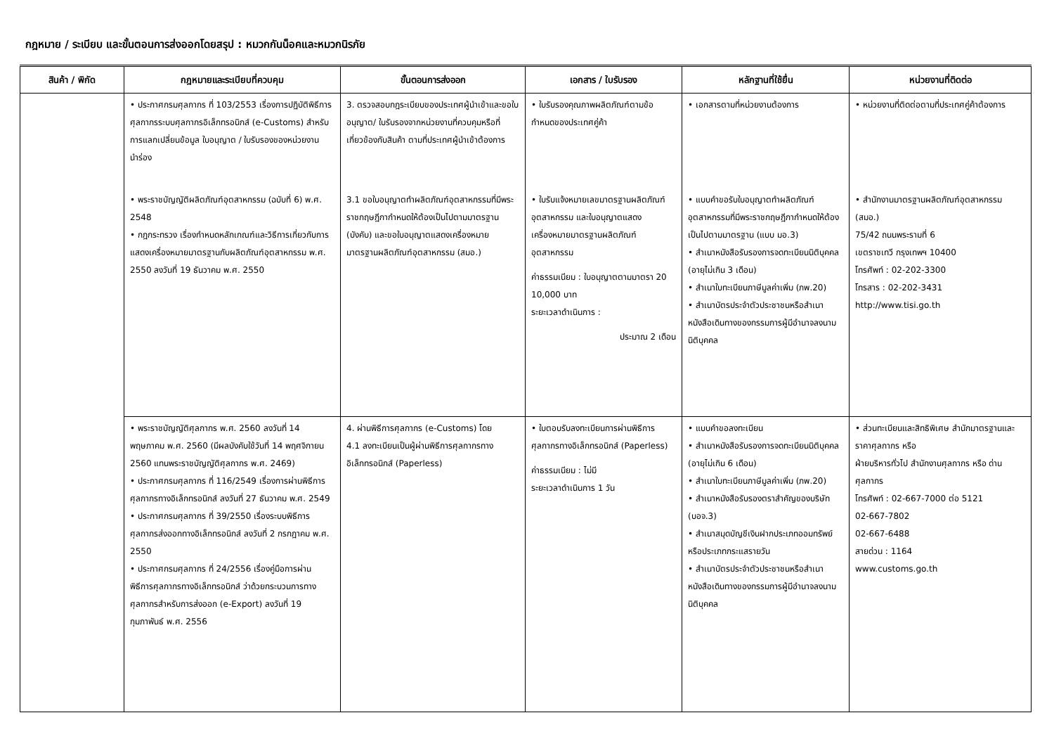กฎหมาย / ระเบียบ และขั้นตอนการส่งออกโดยสรุป : หมวกกันน็อคและหมวกนิรภัย
| สินค้า / พิกัด | กฎหมายและระเบียบที่ควบคุม | ขั้นตอนการส่งออก | เอกสาร / ใบรับรอง | หลักฐานที่ใช้ยื่น | หน่วยงานที่ติดต่อ |
| --- | --- | --- | --- | --- | --- |
| | • ประกาศกรมศุลกากร ที่ 103/2553 เรื่องการปฏิบัติพิธีการศุลกากรระบบศุลกากรอิเล็กทรอนิกส์ (e-Customs) สำหรับการแลกเปลี่ยนข้อมูล ใบอนุญาต / ใบรับรองของหน่วยงานนำร่อง • พระราชบัญญัติผลิตภัณฑ์อุตสาหกรรม (ฉบับที่ 6) พ.ศ. 2548 • กฎกระทรวง เรื่องกำหนดหลักเกณฑ์และวิธีการเกี่ยวกับการแสดงเครื่องหมายมาตรฐานกับผลิตภัณฑ์อุตสาหกรรม พ.ศ. 2550 ลงวันที่ 19 ธันวาคม พ.ศ. 2550 | 3. ตรวจสอบกฎระเบียบของประเทศผู้นำเข้าและขอใบอนุญาต/ ใบรับรองจากหน่วยงานที่ควบคุมหรือที่เกี่ยวข้องกับสินค้า ตามที่ประเทศผู้นำเข้าต้องการ 3.1 ขอใบอนุญาตทำผลิตภัณฑ์อุตสาหกรรมที่มีพระราชกฤษฎีกากำหนดให้ต้องเป็นไปตามมาตรฐาน (บังคับ) และขอใบอนุญาตแสดงเครื่องหมายมาตรฐานผลิตภัณฑ์อุตสาหกรรม (สมอ.) | • ใบรับรองคุณภาพผลิตภัณฑ์ตามข้อกำหนดของประเทศคู่ค้า • ใบรับแจ้งหมายเลขมาตรฐานผลิตภัณฑ์อุตสาหกรรม และใบอนุญาตแสดงเครื่องหมายมาตรฐานผลิตภัณฑ์อุตสาหกรรม ค่าธรรมเนียม : ใบอนุญาตตามมาตรา 20 10,000 บาท ระยะเวลาดำเนินการ : ประมาณ 2 เดือน | • เอกสารตามที่หน่วยงานต้องการ • แบบคำขอรับใบอนุญาตทำผลิตภัณฑ์อุตสาหกรรมที่มีพระราชกฤษฎีกากำหนดให้ต้องเป็นไปตามมาตรฐาน (แบบ มอ.3) • สำเนาหนังสือรับรองการจดทะเบียนนิติบุคคล (อายุไม่เกิน 3 เดือน) • สำเนาใบทะเบียนภาษีมูลค่าเพิ่ม (ภพ.20) • สำเนาบัตรประจำตัวประชาชนหรือสำเนาหนังสือเดินทางของกรรมการผู้มีอำนาจลงนามนิติบุคคล | • หน่วยงานที่ติดต่อตามที่ประเทศคู่ค้าต้องการ • สำนักงานมาตรฐานผลิตภัณฑ์อุตสาหกรรม (สมอ.) 75/42 ถนนพระรามที่ 6 เขตราชเทวี กรุงเทพฯ 10400 โทรศัพท์ : 02-202-3300 โทรสาร : 02-202-3431 http://www.tisi.go.th |
| | • พระราชบัญญัติศุลกากร พ.ศ. 2560 ลงวันที่ 14 พฤษภาคม พ.ศ. 2560 (มีผลบังคับใช้วันที่ 14 พฤศจิกายน 2560 แทนพระราชบัญญัติศุลกากร พ.ศ. 2469) • ประกาศกรมศุลกากร ที่ 116/2549 เรื่องการผ่านพิธีการศุลกากรทางอิเล็กทรอนิกส์ ลงวันที่ 27 ธันวาคม พ.ศ. 2549 • ประกาศกรมศุลกากร ที่ 39/2550 เรื่องระบบพิธีการศุลกากรส่งออกทางอิเล็กทรอนิกส์ ลงวันที่ 2 กรกฎาคม พ.ศ. 2550 • ประกาศกรมศุลกากร ที่ 24/2556 เรื่องคู่มือการผ่านพิธีการศุลกากรทางอิเล็กทรอนิกส์ ว่าด้วยกระบวนการทางศุลกากรสำหรับการส่งออก (e-Export) ลงวันที่ 19 กุมภาพันธ์ พ.ศ. 2556 | 4. ผ่านพิธีการศุลกากร (e-Customs) โดย 4.1 ลงทะเบียนเป็นผู้ผ่านพิธีการศุลกากรทางอิเล็กทรอนิกส์ (Paperless) | • ใบตอบรับลงทะเบียนการผ่านพิธีการศุลกากรทางอิเล็กทรอนิกส์ (Paperless) ค่าธรรมเนียม : ไม่มี ระยะเวลาดำเนินการ 1 วัน | • แบบคำขอลงทะเบียน • สำเนาหนังสือรับรองการจดทะเบียนนิติบุคคล (อายุไม่เกิน 6 เดือน) • สำเนาใบทะเบียนภาษีมูลค่าเพิ่ม (ภพ.20) • สำเนาหนังสือรับรองตราสำคัญของบริษัท (บอจ.3) • สำเนาสมุดบัญชีเงินฝากประเภทออมทรัพย์ หรือประเภทกระแสรายวัน • สำเนาบัตรประจำตัวประชาชนหรือสำเนาหนังสือเดินทางของกรรมการผู้มีอำนาจลงนามนิติบุคคล | • ส่วนทะเบียนและสิทธิพิเศษ สำนักมาตรฐานและราคาศุลกากร หรือ ฝ่ายบริหารทั่วไป สำนักงานศุลกากร หรือ ด่านศุลกากร โทรศัพท์ : 02-667-7000 ต่อ 5121 02-667-7802 02-667-6488 สายด่วน : 1164 www.customs.go.th |